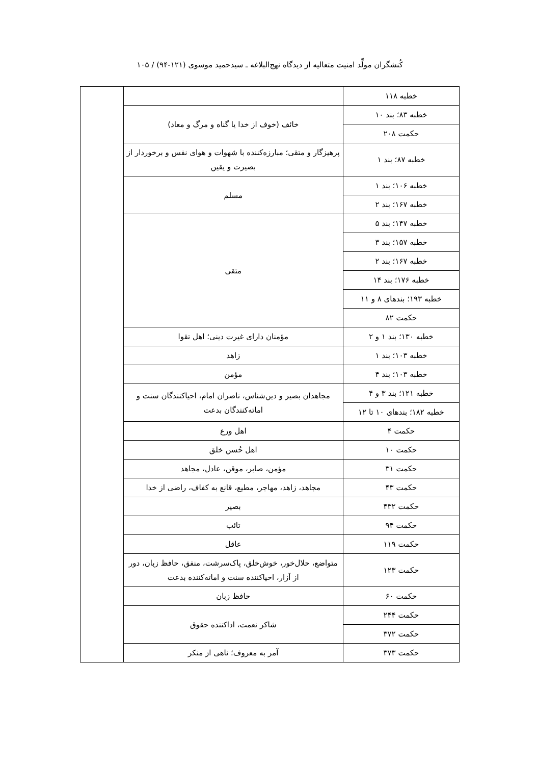کُنشگران مولِّد امنیت متعالیه از دیدگاه نهج‌البلاغه ـ سیدحمید موسوی (۱۲۱-۹۴) / ۱۰۵
| خطبه ۱۱۸ | | |
| خطبه ۸۳؛ بند ۱۰ | خائف (خوف از خدا یا گناه و مرگ و معاد) | |
| حکمت ۲۰۸ | | |
| خطبه ۸۷؛ بند ۱ | پرهیزگار و متقی؛ مبارزه‌کننده با شهوات و هوای نفس و برخوردار از بصیرت و یقین | |
| خطبه ۱۰۶؛ بند ۱ | مسلم | |
| خطبه ۱۶۷؛ بند ۲ | | |
| خطبه ۱۴۷؛ بند ۵ | متقی | |
| خطبه ۱۵۷؛ بند ۳ | | |
| خطبه ۱۶۷؛ بند ۲ | | |
| خطبه ۱۷۶؛ بند ۱۴ | | |
| خطبه ۱۹۳؛ بندهای ۸ و ۱۱ | | |
| حکمت ۸۲ | | |
| خطبه ۱۳۰؛ بند ۱ و ۲ | مؤمنان دارای غیرت دینی؛ اهل تقوا | |
| خطبه ۱۰۳؛ بند ۱ | زاهد | |
| خطبه ۱۰۳؛ بند ۴ | مؤمن | |
| خطبه ۱۲۱؛ بند ۳ و ۴ | مجاهدان بصیر و دین‌شناس، ناصران امام، احیاکنندگان سنت و اماته‌کنندگان بدعت | |
| خطبه ۱۸۲؛ بندهای ۱۰ تا ۱۲ | | |
| حکمت ۴ | اهل ورع | |
| حکمت ۱۰ | اهل حُسن خلق | |
| حکمت ۳۱ | مؤمن، صابر، موقن، عادل، مجاهد | |
| حکمت ۴۳ | مجاهد، زاهد، مهاجر، مطیع، قانع به کفاف، راضی از خدا | |
| حکمت ۴۳۲ | بصیر | |
| حکمت ۹۴ | تائب | |
| حکمت ۱۱۹ | عاقل | |
| حکمت ۱۲۳ | متواضع، حلال‌خور، خوش‌خلق، پاک‌سرشت، منفق، حافظ زبان، دور از آزار، احیاکننده سنت و اماته‌کننده بدعت | |
| حکمت ۶۰ | حافظ زبان | |
| حکمت ۲۴۴ | شاکر نعمت، اداکننده حقوق | |
| حکمت ۳۷۲ | | |
| حکمت ۳۷۳ | آمر به معروف؛ ناهی از منکر | |